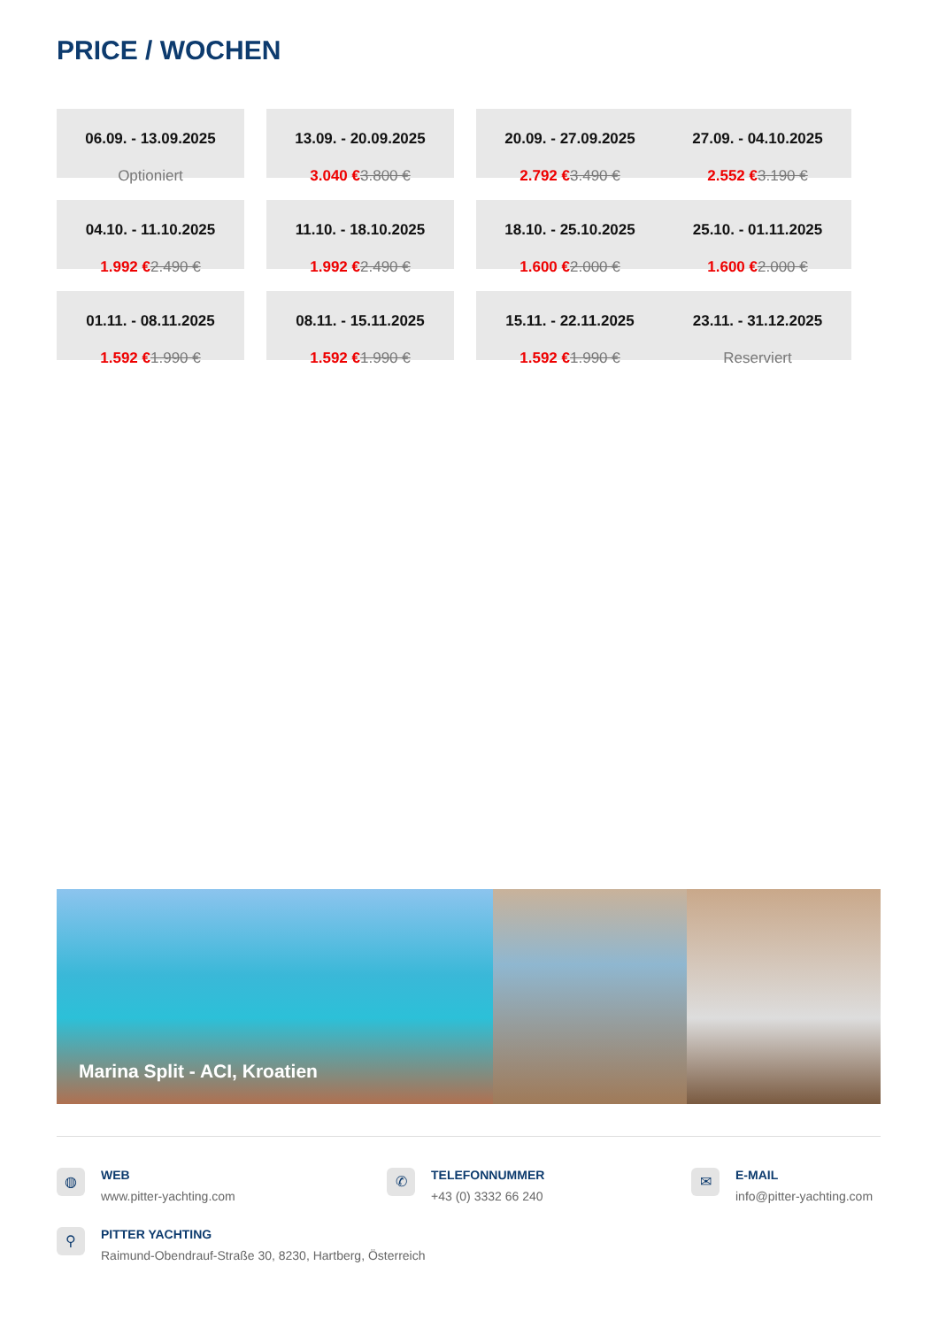PRICE / WOCHEN
06.09. - 13.09.2025
Optioniert
13.09. - 20.09.2025
3.040 €3.800 €
20.09. - 27.09.2025
2.792 €3.490 €
27.09. - 04.10.2025
2.552 €3.190 €
04.10. - 11.10.2025
1.992 €2.490 €
11.10. - 18.10.2025
1.992 €2.490 €
18.10. - 25.10.2025
1.600 €2.000 €
25.10. - 01.11.2025
1.600 €2.000 €
01.11. - 08.11.2025
1.592 €1.990 €
08.11. - 15.11.2025
1.592 €1.990 €
15.11. - 22.11.2025
1.592 €1.990 €
23.11. - 31.12.2025
Reserviert
Marina Split - ACI, Kroatien
◍
WEB
www.pitter-yachting.com
✆
TELEFONNUMMER
+43 (0) 3332 66 240
✉
E-MAIL
info@pitter-yachting.com
⚲
PITTER YACHTING
Raimund-Obendrauf-Straße 30, 8230, Hartberg, Österreich